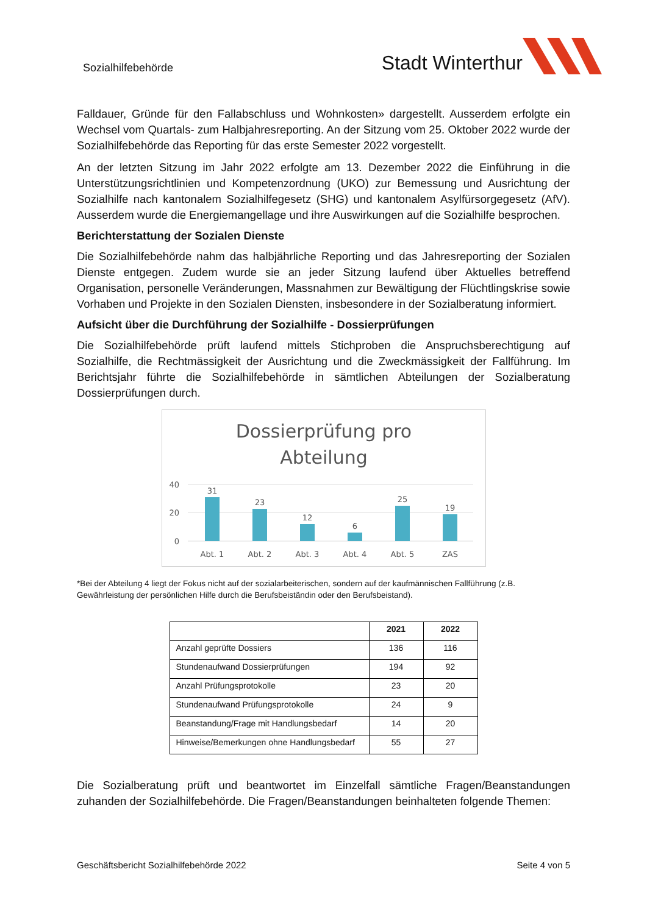Sozialhilfebehörde
Stadt Winterthur
Falldauer, Gründe für den Fallabschluss und Wohnkosten» dargestellt. Ausserdem erfolgte ein Wechsel vom Quartals- zum Halbjahresreporting. An der Sitzung vom 25. Oktober 2022 wurde der Sozialhilfebehörde das Reporting für das erste Semester 2022 vorgestellt.
An der letzten Sitzung im Jahr 2022 erfolgte am 13. Dezember 2022 die Einführung in die Unterstützungsrichtlinien und Kompetenzordnung (UKO) zur Bemessung und Ausrichtung der Sozialhilfe nach kantonalem Sozialhilfegesetz (SHG) und kantonalem Asylfürsorgegesetz (AfV). Ausserdem wurde die Energiemangellage und ihre Auswirkungen auf die Sozialhilfe besprochen.
Berichterstattung der Sozialen Dienste
Die Sozialhilfebehörde nahm das halbjährliche Reporting und das Jahresreporting der Sozialen Dienste entgegen. Zudem wurde sie an jeder Sitzung laufend über Aktuelles betreffend Organisation, personelle Veränderungen, Massnahmen zur Bewältigung der Flüchtlingskrise sowie Vorhaben und Projekte in den Sozialen Diensten, insbesondere in der Sozialberatung informiert.
Aufsicht über die Durchführung der Sozialhilfe - Dossierprüfungen
Die Sozialhilfebehörde prüft laufend mittels Stichproben die Anspruchsberechtigung auf Sozialhilfe, die Rechtmässigkeit der Ausrichtung und die Zweckmässigkeit der Fallführung. Im Berichtsjahr führte die Sozialhilfebehörde in sämtlichen Abteilungen der Sozialberatung Dossierprüfungen durch.
Dossierprüfung pro
Abteilung
40
20
0
31
23
12
6
25
19
Abt. 1
Abt. 2
Abt. 3
Abt. 4
Abt. 5
ZAS
*Bei der Abteilung 4 liegt der Fokus nicht auf der sozialarbeiterischen, sondern auf der kaufmännischen Fallführung (z.B. Gewährleistung der persönlichen Hilfe durch die Berufsbeiständin oder den Berufsbeistand).
| | 2021 | 2022 |
| --- | --- | --- |
| Anzahl geprüfte Dossiers | 136 | 116 |
| Stundenaufwand Dossierprüfungen | 194 | 92 |
| Anzahl Prüfungsprotokolle | 23 | 20 |
| Stundenaufwand Prüfungsprotokolle | 24 | 9 |
| Beanstandung/Frage mit Handlungsbedarf | 14 | 20 |
| Hinweise/Bemerkungen ohne Handlungsbedarf | 55 | 27 |
Die Sozialberatung prüft und beantwortet im Einzelfall sämtliche Fragen/Beanstandungen zuhanden der Sozialhilfebehörde. Die Fragen/Beanstandungen beinhalteten folgende Themen:
Geschäftsbericht Sozialhilfebehörde 2022 Seite 4 von 5